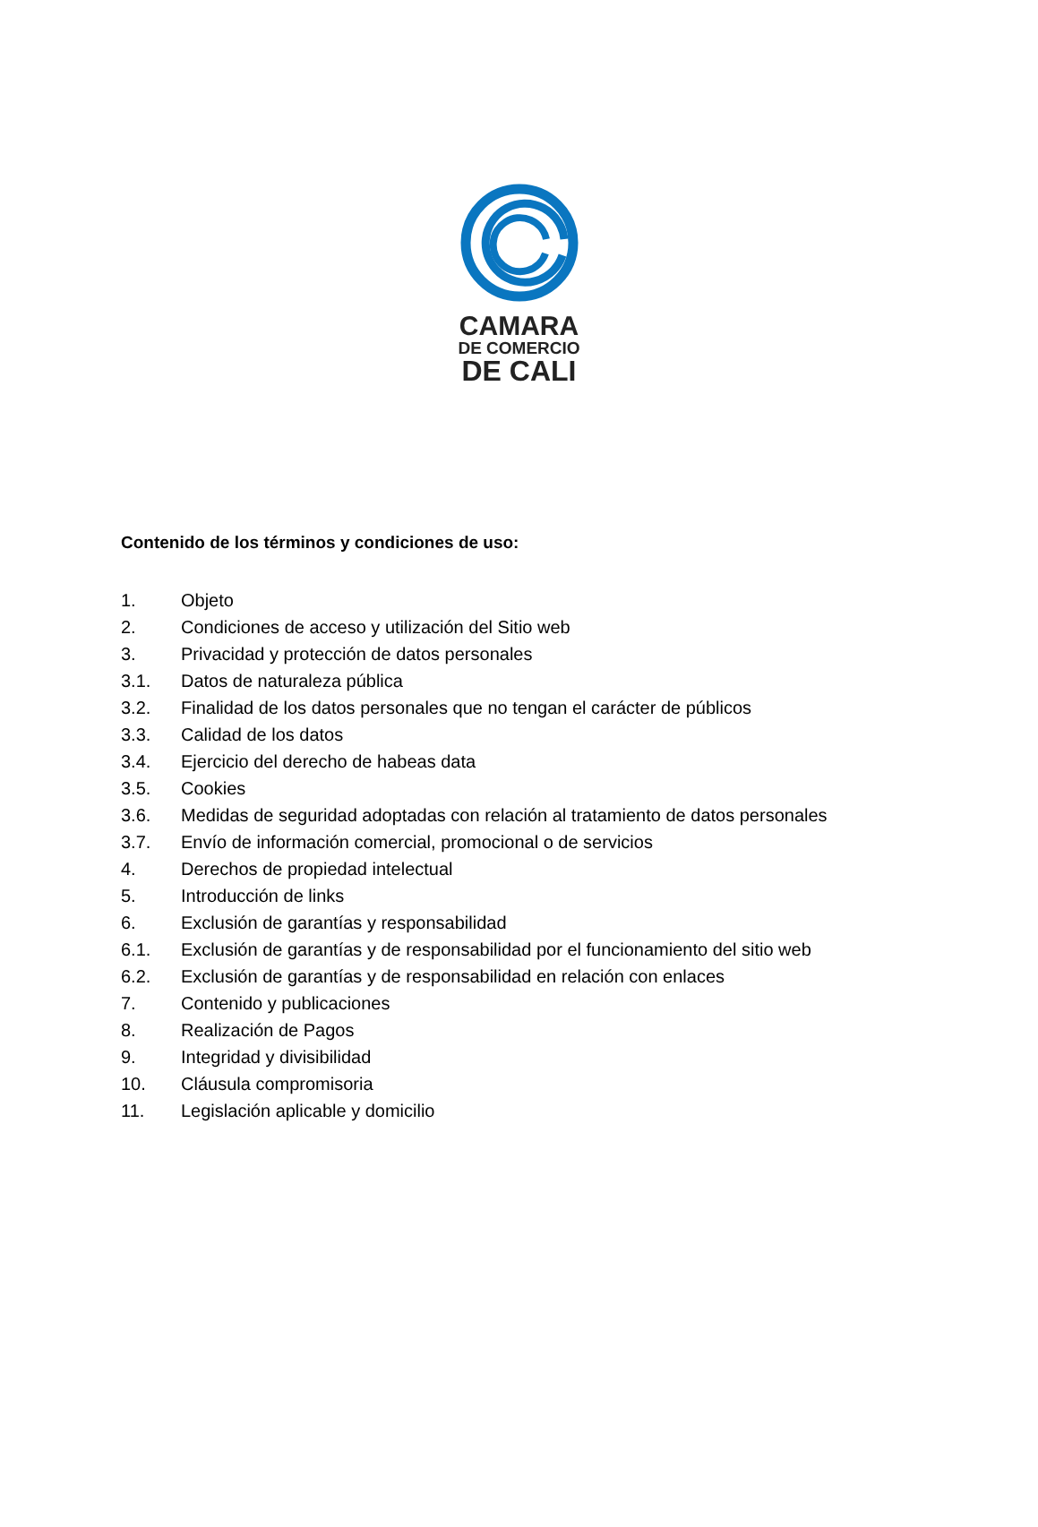CAMARA
DE COMERCIO
DE CALI
Contenido de los términos y condiciones de uso:
1. Objeto
2. Condiciones de acceso y utilización del Sitio web
3. Privacidad y protección de datos personales
3.1. Datos de naturaleza pública
3.2. Finalidad de los datos personales que no tengan el carácter de públicos
3.3. Calidad de los datos
3.4. Ejercicio del derecho de habeas data
3.5. Cookies
3.6. Medidas de seguridad adoptadas con relación al tratamiento de datos personales
3.7. Envío de información comercial, promocional o de servicios
4. Derechos de propiedad intelectual
5. Introducción de links
6. Exclusión de garantías y responsabilidad
6.1. Exclusión de garantías y de responsabilidad por el funcionamiento del sitio web
6.2. Exclusión de garantías y de responsabilidad en relación con enlaces
7. Contenido y publicaciones
8. Realización de Pagos
9. Integridad y divisibilidad
10. Cláusula compromisoria
11. Legislación aplicable y domicilio